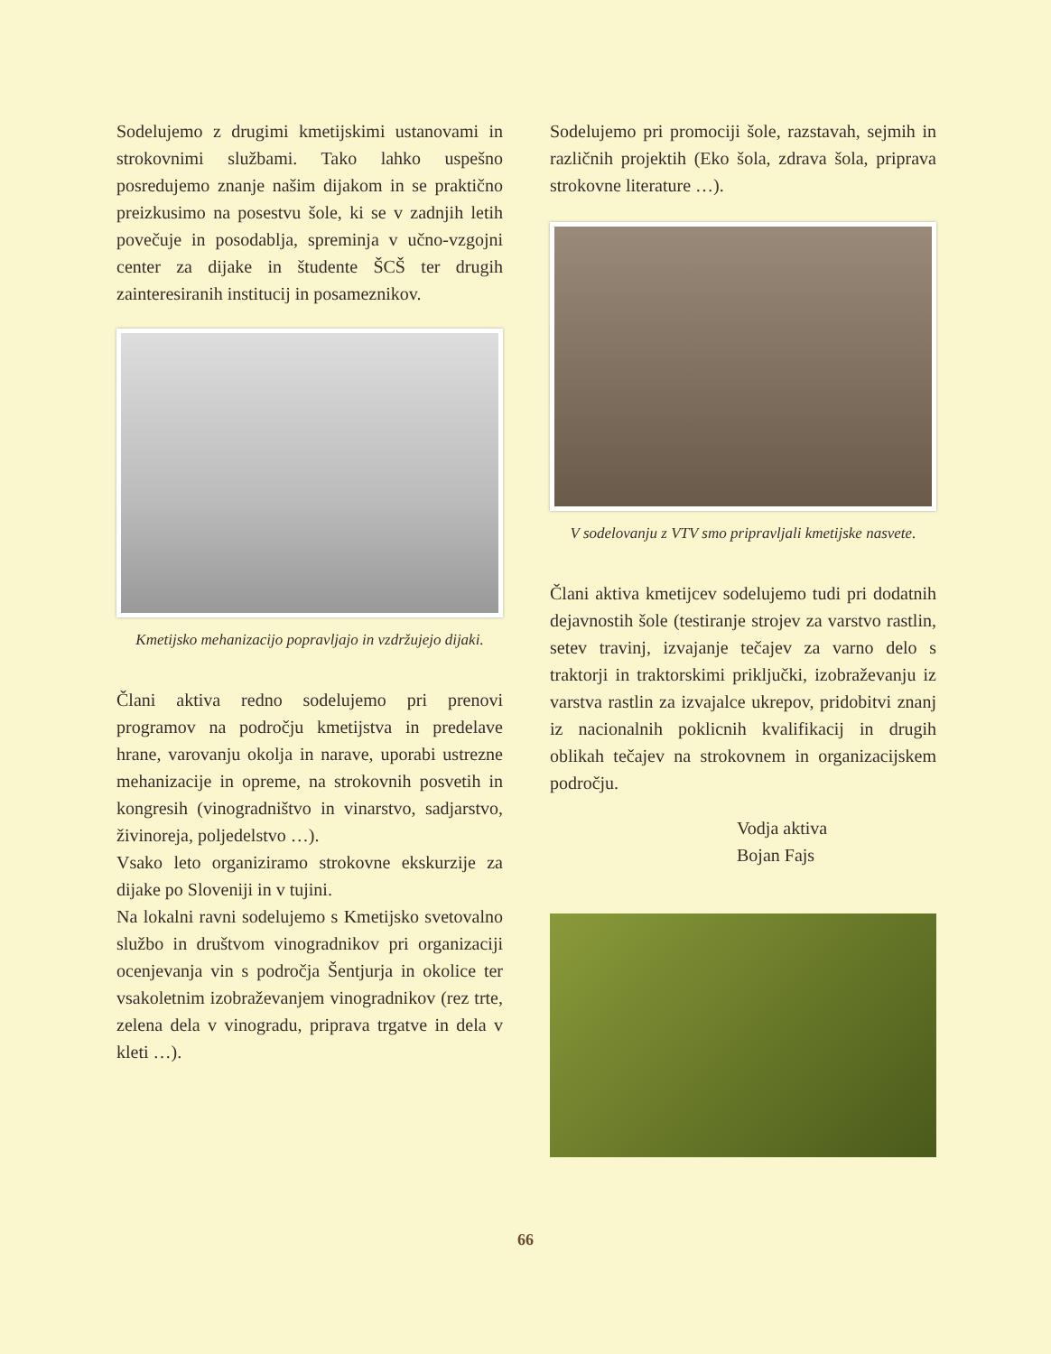Sodelujemo z drugimi kmetijskimi ustanovami in strokovnimi službami. Tako lahko uspešno posredujemo znanje našim dijakom in se praktično preizkusimo na posestvu šole, ki se v zadnjih letih povečuje in posodablja, spreminja v učno-vzgojni center za dijake in študente ŠCŠ ter drugih zainteresiranih institucij in posameznikov.
Kmetijsko mehanizacijo popravljajo in vzdržujejo dijaki.
Člani aktiva redno sodelujemo pri prenovi programov na področju kmetijstva in predelave hrane, varovanju okolja in narave, uporabi ustrezne mehanizacije in opreme, na strokovnih posvetih in kongresih (vinogradništvo in vinarstvo, sadjarstvo, živinoreja, poljedelstvo …).
Vsako leto organiziramo strokovne ekskurzije za dijake po Sloveniji in v tujini.
Na lokalni ravni sodelujemo s Kmetijsko svetovalno službo in društvom vinogradnikov pri organizaciji ocenjevanja vin s področja Šentjurja in okolice ter vsakoletnim izobraževanjem vinogradnikov (rez trte, zelena dela v vinogradu, priprava trgatve in dela v kleti …).
Sodelujemo pri promociji šole, razstavah, sejmih in različnih projektih (Eko šola, zdrava šola, priprava strokovne literature …).
V sodelovanju z VTV smo pripravljali kmetijske nasvete.
Člani aktiva kmetijcev sodelujemo tudi pri dodatnih dejavnostih šole (testiranje strojev za varstvo rastlin, setev travinj, izvajanje tečajev za varno delo s traktorji in traktorskimi priključki, izobraževanju iz varstva rastlin za izvajalce ukrepov, pridobitvi znanj iz nacionalnih poklicnih kvalifikacij in drugih oblikah tečajev na strokovnem in organizacijskem področju.
Vodja aktiva
Bojan Fajs
66